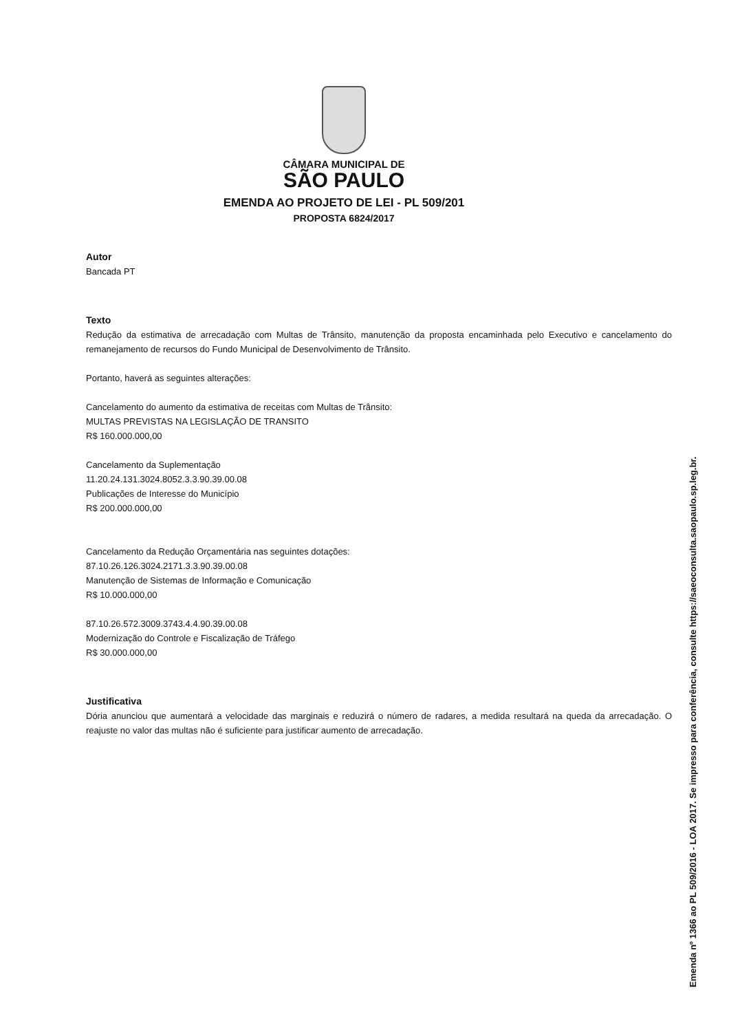CÂMARA MUNICIPAL DE
SÃO PAULO
EMENDA AO PROJETO DE LEI - PL 509/201
PROPOSTA 6824/2017
Autor
Bancada PT
Texto
Redução da estimativa de arrecadação com Multas de Trânsito, manutenção da proposta encaminhada pelo Executivo e cancelamento do remanejamento de recursos do Fundo Municipal de Desenvolvimento de Trânsito.
Portanto, haverá as seguintes alterações:
Cancelamento do aumento da estimativa de receitas com Multas de Trânsito:
MULTAS PREVISTAS NA LEGISLAÇÃO DE TRANSITO
R$ 160.000.000,00
Cancelamento da Suplementação
11.20.24.131.3024.8052.3.3.90.39.00.08
Publicações de Interesse do Município
R$ 200.000.000,00
Cancelamento da Redução Orçamentária nas seguintes dotações:
87.10.26.126.3024.2171.3.3.90.39.00.08
Manutenção de Sistemas de Informação e Comunicação
R$ 10.000.000,00
87.10.26.572.3009.3743.4.4.90.39.00.08
Modernização do Controle e Fiscalização de Tráfego
R$ 30.000.000,00
Justificativa
Dória anunciou que aumentará a velocidade das marginais e reduzirá o número de radares, a medida resultará na queda da arrecadação. O reajuste no valor das multas não é suficiente para justificar aumento de arrecadação.
Emenda nº 1366 ao PL 509/2016 - LOA 2017. Se impresso para conferência, consulte https://saeoconsulta.saopaulo.sp.leg.br.